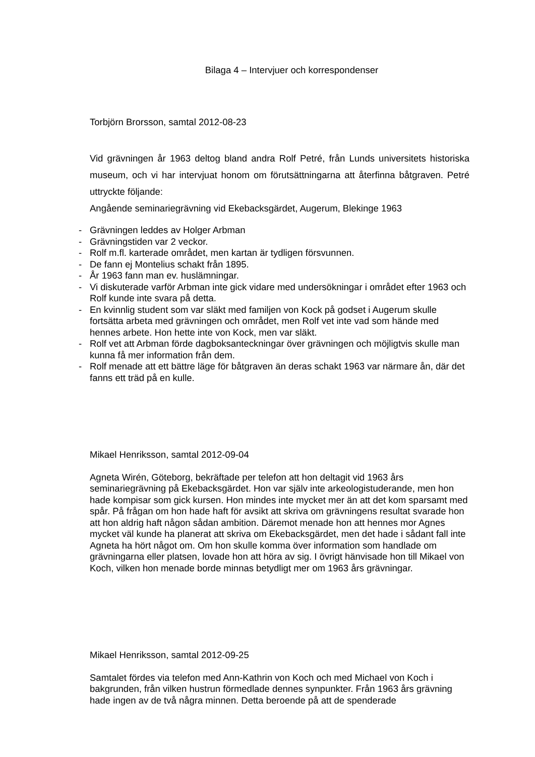Bilaga 4 – Intervjuer och korrespondenser
Torbjörn Brorsson, samtal 2012-08-23
Vid grävningen år 1963 deltog bland andra Rolf Petré, från Lunds universitets historiska museum, och vi har intervjuat honom om förutsättningarna att återfinna båtgraven. Petré uttryckte följande:
Angående seminariegrävning vid Ekebacksgärdet, Augerum, Blekinge 1963
- Grävningen leddes av Holger Arbman
- Grävningstiden var 2 veckor.
- Rolf m.fl. karterade området, men kartan är tydligen försvunnen.
- De fann ej Montelius schakt från 1895.
- År 1963 fann man ev. huslämningar.
- Vi diskuterade varför Arbman inte gick vidare med undersökningar i området efter 1963 och Rolf kunde inte svara på detta.
- En kvinnlig student som var släkt med familjen von Kock på godset i Augerum skulle fortsätta arbeta med grävningen och området, men Rolf vet inte vad som hände med hennes arbete. Hon hette inte von Kock, men var släkt.
- Rolf vet att Arbman förde dagboksanteckningar över grävningen och möjligtvis skulle man kunna få mer information från dem.
- Rolf menade att ett bättre läge för båtgraven än deras schakt 1963 var närmare ån, där det fanns ett träd på en kulle.
Mikael Henriksson, samtal 2012-09-04
Agneta Wirén, Göteborg, bekräftade per telefon att hon deltagit vid 1963 års seminariegrävning på Ekebacksgärdet. Hon var själv inte arkeologistuderande, men hon hade kompisar som gick kursen. Hon mindes inte mycket mer än att det kom sparsamt med spår. På frågan om hon hade haft för avsikt att skriva om grävningens resultat svarade hon att hon aldrig haft någon sådan ambition. Däremot menade hon att hennes mor Agnes mycket väl kunde ha planerat att skriva om Ekebacksgärdet, men det hade i sådant fall inte Agneta ha hört något om. Om hon skulle komma över information som handlade om grävningarna eller platsen, lovade hon att höra av sig. I övrigt hänvisade hon till Mikael von Koch, vilken hon menade borde minnas betydligt mer om 1963 års grävningar.
Mikael Henriksson, samtal 2012-09-25
Samtalet fördes via telefon med Ann-Kathrin von Koch och med Michael von Koch i bakgrunden, från vilken hustrun förmedlade dennes synpunkter. Från 1963 års grävning hade ingen av de två några minnen. Detta beroende på att de spenderade